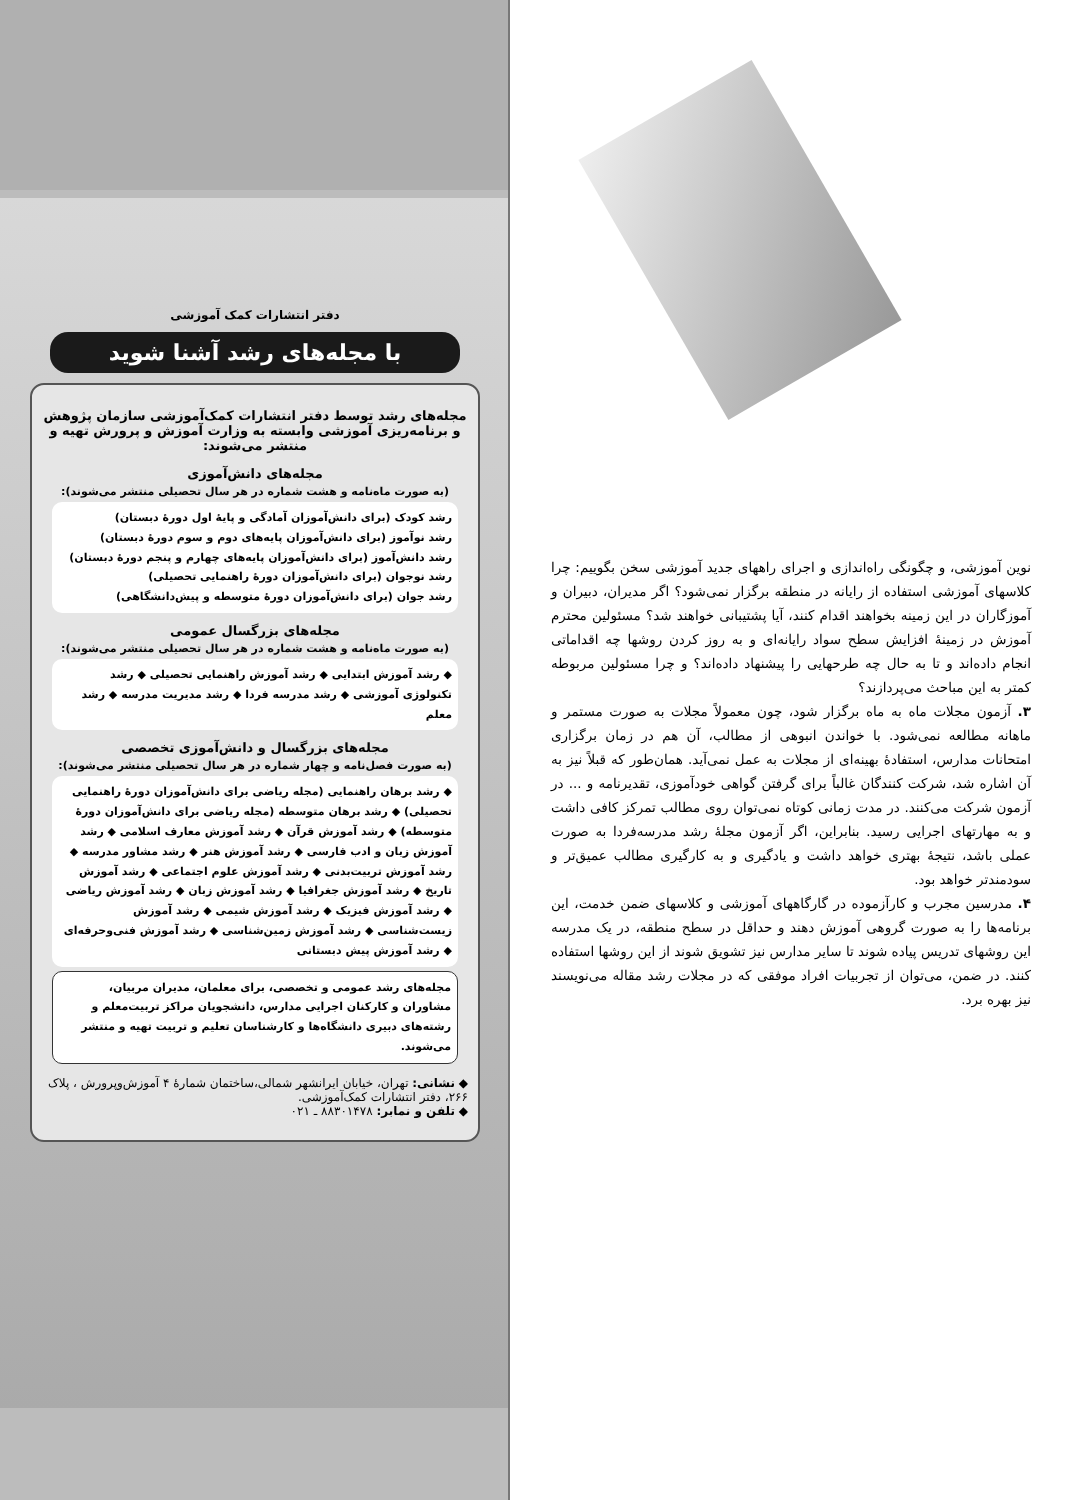دفتر انتشارات کمک آموزشی
با مجله‌های رشد آشنا شوید
مجله‌های رشد توسط دفتر انتشارات کمک‌آموزشی سازمان پژوهش و برنامه‌ریزی آموزشی وابسته به وزارت آموزش و پرورش تهیه و منتشر می‌شوند:
مجله‌های دانش‌آموزی
(به صورت ماه‌نامه و هشت شماره در هر سال تحصیلی منتشر می‌شوند):
رشد کودک (برای دانش‌آموزان آمادگی و پایهٔ اول دورهٔ دبستان)
رشد نوآموز (برای دانش‌آموزان پایه‌های دوم و سوم دورهٔ دبستان)
رشد دانش‌آموز (برای دانش‌آموزان پایه‌های چهارم و پنجم دورهٔ دبستان)
رشد نوجوان (برای دانش‌آموزان دورهٔ راهنمایی تحصیلی)
رشد جوان (برای دانش‌آموزان دورهٔ متوسطه و پیش‌دانشگاهی)
مجله‌های بزرگسال عمومی
(به صورت ماه‌نامه و هشت شماره در هر سال تحصیلی منتشر می‌شوند):
◆ رشد آموزش ابتدایی ◆ رشد آموزش راهنمایی تحصیلی ◆ رشد تکنولوژی آموزشی ◆ رشد مدرسه فردا ◆ رشد مدیریت مدرسه ◆ رشد معلم
مجله‌های بزرگسال و دانش‌آموزی تخصصی
(به صورت فصل‌نامه و چهار شماره در هر سال تحصیلی منتشر می‌شوند):
◆ رشد برهان راهنمایی (مجله ریاضی برای دانش‌آموزان دورهٔ راهنمایی تحصیلی) ◆ رشد برهان متوسطه (مجله ریاضی برای دانش‌آموزان دورهٔ متوسطه) ◆ رشد آموزش قرآن ◆ رشد آموزش معارف اسلامی ◆ رشد آموزش زبان و ادب فارسی ◆ رشد آموزش هنر ◆ رشد مشاور مدرسه ◆ رشد آموزش تربیت‌بدنی ◆ رشد آموزش علوم اجتماعی ◆ رشد آموزش تاریخ ◆ رشد آموزش جغرافیا ◆ رشد آموزش زبان ◆ رشد آموزش ریاضی ◆ رشد آموزش فیزیک ◆ رشد آموزش شیمی ◆ رشد آموزش زیست‌شناسی ◆ رشد آموزش زمین‌شناسی ◆ رشد آموزش فنی‌وحرفه‌ای ◆ رشد آموزش پیش دبستانی
مجله‌های رشد عمومی و تخصصی، برای معلمان، مدیران مربیان، مشاوران و کارکنان اجرایی مدارس، دانشجویان مراکز تربیت‌معلم و رشته‌های دبیری دانشگاه‌ها و کارشناسان تعلیم و تربیت تهیه و منتشر می‌شوند.
◆ نشانی: تهران، خیابان ایرانشهر شمالی،ساختمان شمارهٔ ۴ آموزش‌وپرورش ، پلاک ۲۶۶، دفتر انتشارات کمک‌آموزشی.
◆ تلفن و نمابر: ۸۸۳۰۱۴۷۸ ـ ۰۲۱
نوین آموزشی، و چگونگی راه‌اندازی و اجرای راههای جدید آموزشی سخن بگوییم: چرا کلاسهای آموزشی استفاده از رایانه در منطقه برگزار نمی‌شود؟ اگر مدیران، دبیران و آموزگاران در این زمینه بخواهند اقدام کنند، آیا پشتیبانی خواهند شد؟ مسئولین محترم آموزش در زمینهٔ افزایش سطح سواد رایانه‌ای و به روز کردن روشها چه اقداماتی انجام داده‌اند و تا به حال چه طرحهایی را پیشنهاد داده‌اند؟ و چرا مسئولین مربوطه کمتر به این مباحث می‌پردازند؟
۳. آزمون مجلات ماه به ماه برگزار شود، چون معمولاً مجلات به صورت مستمر و ماهانه مطالعه نمی‌شود. با خواندن انبوهی از مطالب، آن هم در زمان برگزاری امتحانات مدارس، استفادهٔ بهینه‌ای از مجلات به عمل نمی‌آید. همان‌طور که قبلاً نیز به آن اشاره شد، شرکت کنندگان غالباً برای گرفتن گواهی خودآموزی، تقدیرنامه و ... در آزمون شرکت می‌کنند. در مدت زمانی کوتاه نمی‌توان روی مطالب تمرکز کافی داشت و به مهارتهای اجرایی رسید. بنابراین، اگر آزمون مجلهٔ رشد مدرسه‌فردا به صورت عملی باشد، نتیجهٔ بهتری خواهد داشت و یادگیری و به کارگیری مطالب عمیق‌تر و سودمندتر خواهد بود.
۴. مدرسین مجرب و کارآزموده در گارگاههای آموزشی و کلاسهای ضمن خدمت، این برنامه‌ها را به صورت گروهی آموزش دهند و حداقل در سطح منطقه، در یک مدرسه این روشهای تدریس پیاده شوند تا سایر مدارس نیز تشویق شوند از این روشها استفاده کنند. در ضمن، می‌توان از تجربیات افراد موفقی که در مجلات رشد مقاله می‌نویسند نیز بهره برد.